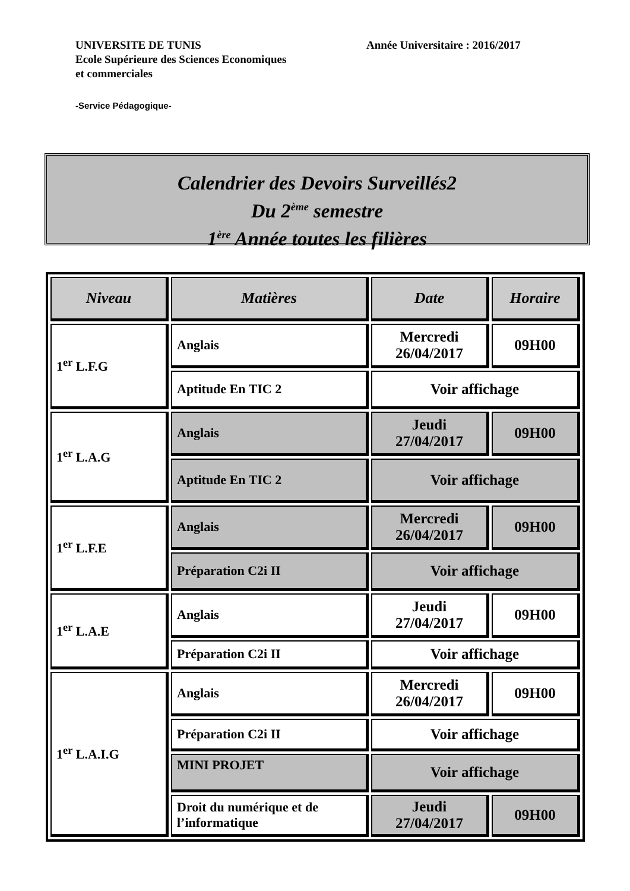Année Universitaire : 2016/2017 UNIVERSITE DE TUNIS
Ecole Supérieure des Sciences Economiques
et commerciales
-Service Pédagogique-
Calendrier des Devoirs Surveillés2
Du 2<sup>ème</sup> semestre
1<sup>ère</sup> Année toutes les filières
| Niveau | Matières | Date | Horaire |
| --- | --- | --- | --- |
| 1<sup>er</sup> L.F.G | Anglais | Mercredi 26/04/2017 | 09H00 |
| | Aptitude En TIC 2 | Voir affichage | |
| 1<sup>er</sup> L.A.G | Anglais | Jeudi 27/04/2017 | 09H00 |
| | Aptitude En TIC 2 | Voir affichage | |
| 1<sup>er</sup> L.F.E | Anglais | Mercredi 26/04/2017 | 09H00 |
| | Préparation C2i II | Voir affichage | |
| 1<sup>er</sup> L.A.E | Anglais | Jeudi 27/04/2017 | 09H00 |
| | Préparation C2i II | Voir affichage | |
| 1<sup>er</sup> L.A.I.G | Anglais | Mercredi 26/04/2017 | 09H00 |
| | Préparation C2i II | Voir affichage | |
| | MINI PROJET | Voir affichage | |
| | Droit du numérique et de l’informatique | Jeudi 27/04/2017 | 09H00 |